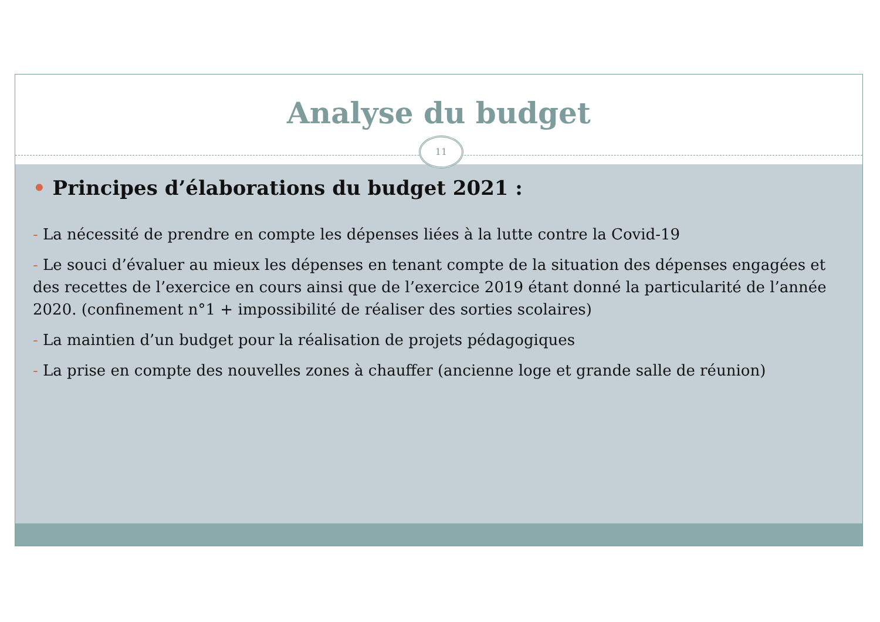Analyse du budget
11
• Principes d’élaborations du budget 2021 :
- La nécessité de prendre en compte les dépenses liées à la lutte contre la Covid-19
- Le souci d’évaluer au mieux les dépenses en tenant compte de la situation des dépenses engagées et des recettes de l’exercice en cours ainsi que de l’exercice 2019 étant donné la particularité de l’année 2020. (confinement n°1 + impossibilité de réaliser des sorties scolaires)
- La maintien d’un budget pour la réalisation de projets pédagogiques
- La prise en compte des nouvelles zones à chauffer (ancienne loge et grande salle de réunion)